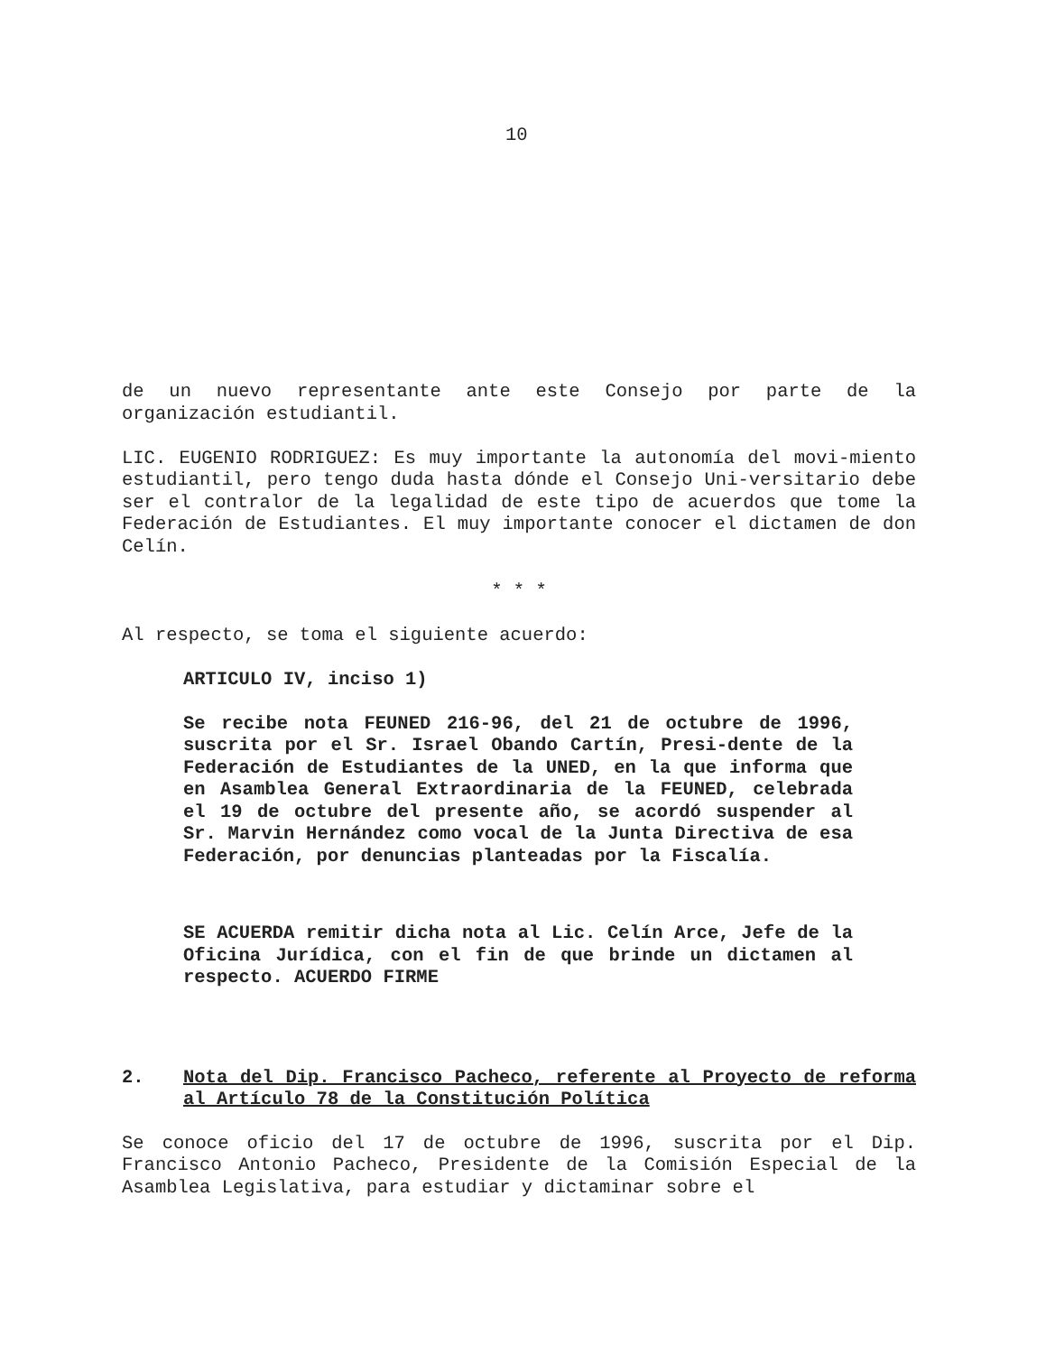10
de un nuevo representante ante este Consejo por parte de la organización estudiantil.
LIC. EUGENIO RODRIGUEZ: Es muy importante la autonomía del movi-miento estudiantil, pero tengo duda hasta dónde el Consejo Uni-versitario debe ser el contralor de la legalidad de este tipo de acuerdos que tome la Federación de Estudiantes. El muy importante conocer el dictamen de don Celín.
* * *
Al respecto, se toma el siguiente acuerdo:
ARTICULO IV, inciso 1)
Se recibe nota FEUNED 216-96, del 21 de octubre de 1996, suscrita por el Sr. Israel Obando Cartín, Presi-dente de la Federación de Estudiantes de la UNED, en la que informa que en Asamblea General Extraordinaria de la FEUNED, celebrada el 19 de octubre del presente año, se acordó suspender al Sr. Marvin Hernández como vocal de la Junta Directiva de esa Federación, por denuncias planteadas por la Fiscalía.
SE ACUERDA remitir dicha nota al Lic. Celín Arce, Jefe de la Oficina Jurídica, con el fin de que brinde un dictamen al respecto. ACUERDO FIRME
2. Nota del Dip. Francisco Pacheco, referente al Proyecto de reforma al Artículo 78 de la Constitución Política
Se conoce oficio del 17 de octubre de 1996, suscrita por el Dip. Francisco Antonio Pacheco, Presidente de la Comisión Especial de la Asamblea Legislativa, para estudiar y dictaminar sobre el